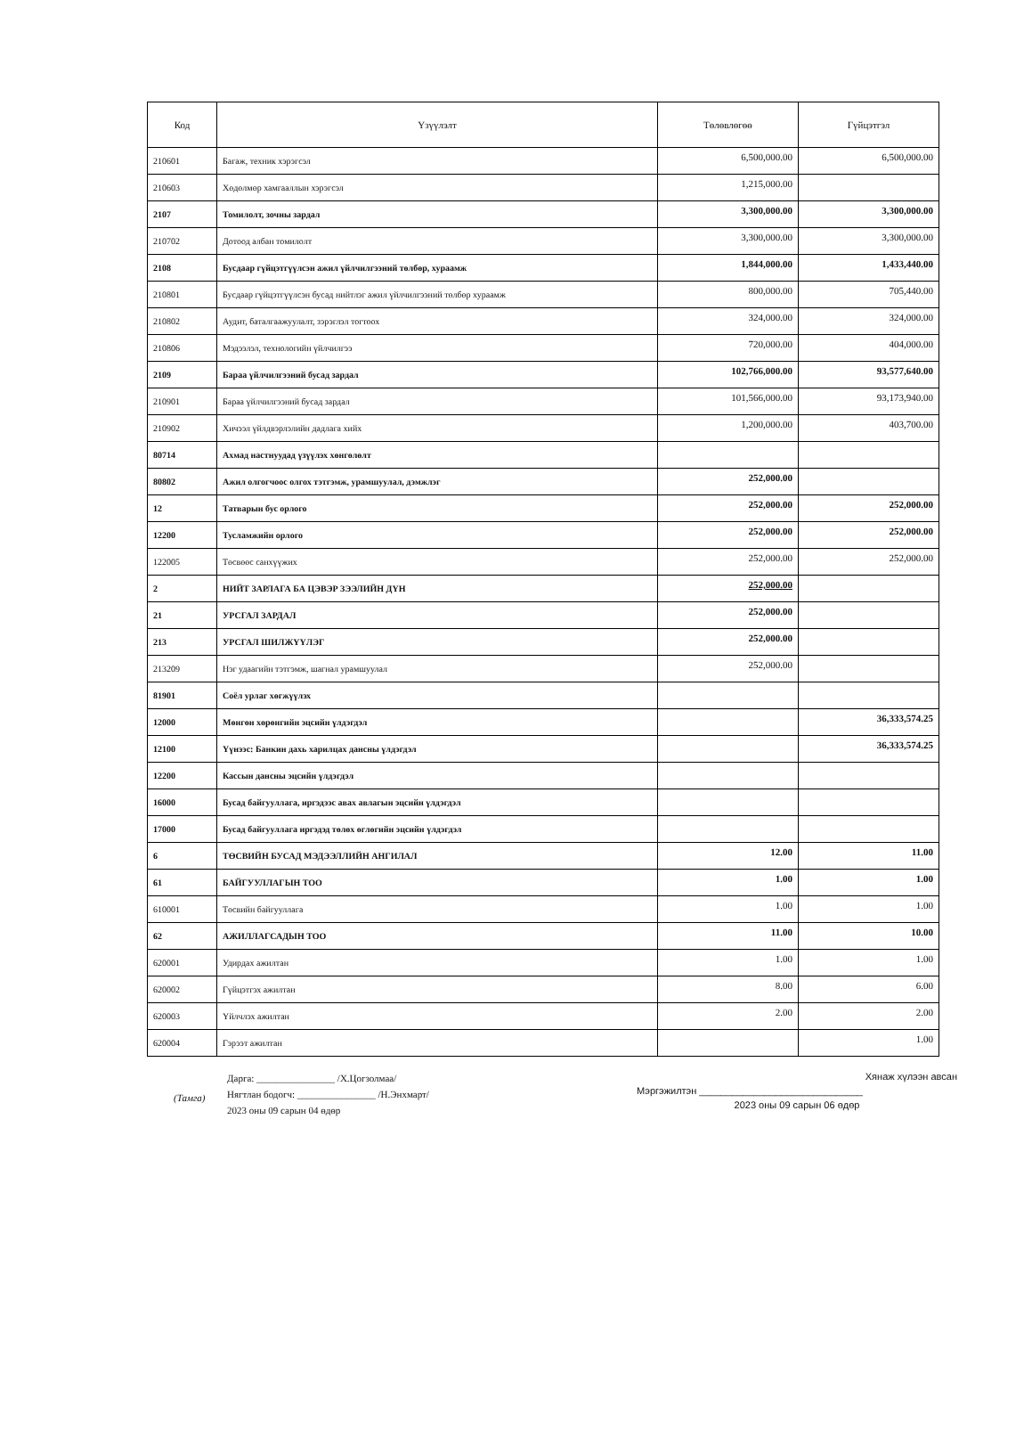| Код | Үзүүлэлт | Төлөвлөгөө | Гүйцэтгэл |
| --- | --- | --- | --- |
| 210601 | Багаж, техник хэрэгсэл | 6,500,000.00 | 6,500,000.00 |
| 210603 | Хөдөлмөр хамгааллын хэрэгсэл | 1,215,000.00 | |
| 2107 | Томилолт, зочны зардал | 3,300,000.00 | 3,300,000.00 |
| 210702 | Дотоод албан томилолт | 3,300,000.00 | 3,300,000.00 |
| 2108 | Бусдаар гүйцэтгүүлсэн ажил үйлчилгээний төлбөр, хураамж | 1,844,000.00 | 1,433,440.00 |
| 210801 | Бусдаар гүйцэтгүүлсэн бусад нийтлэг ажил үйлчилгээний төлбөр хураамж | 800,000.00 | 705,440.00 |
| 210802 | Аудит, баталгаажуулалт, зэрэглэл тогтоох | 324,000.00 | 324,000.00 |
| 210806 | Мэдээлэл, технологийн үйлчилгээ | 720,000.00 | 404,000.00 |
| 2109 | Бараа үйлчилгээний бусад зардал | 102,766,000.00 | 93,577,640.00 |
| 210901 | Бараа үйлчилгээний бусад зардал | 101,566,000.00 | 93,173,940.00 |
| 210902 | Хичээл үйлдвэрлэлийн дадлага хийх | 1,200,000.00 | 403,700.00 |
| 80714 | Ахмад настнуудад үзүүлэх хөнгөлөлт | | |
| 80802 | Ажил олгогчоос олгох тэтгэмж, урамшуулал, дэмжлэг | 252,000.00 | |
| 12 | Татварын бус орлого | 252,000.00 | 252,000.00 |
| 12200 | Тусламжийн орлого | 252,000.00 | 252,000.00 |
| 122005 | Төсвөөс санхүүжих | 252,000.00 | 252,000.00 |
| 2 | НИЙТ ЗАРЛАГА БА ЦЭВЭР ЗЭЭЛИЙН ДҮН | 252,000.00 | |
| 21 | УРСГАЛ ЗАРДАЛ | 252,000.00 | |
| 213 | УРСГАЛ ШИЛЖҮҮЛЭГ | 252,000.00 | |
| 213209 | Нэг удаагийн тэтгэмж, шагнал урамшуулал | 252,000.00 | |
| 81901 | Соёл урлаг хөгжүүлэх | | |
| 12000 | Мөнгөн хөрөнгийн эцсийн үлдэгдэл | | 36,333,574.25 |
| 12100 | Үүнээс: Банкин дахь харилцах дансны үлдэгдэл | | 36,333,574.25 |
| 12200 | Кассын дансны эцсийн үлдэгдэл | | |
| 16000 | Бусад байгууллага, иргэдээс авах авлагын эцсийн үлдэгдэл | | |
| 17000 | Бусад байгууллага иргэдэд төлөх өглөгийн эцсийн үлдэгдэл | | |
| 6 | ТӨСВИЙН БУСАД МЭДЭЭЛЛИЙН АНГИЛАЛ | 12.00 | 11.00 |
| 61 | БАЙГУУЛЛАГЫН ТОО | 1.00 | 1.00 |
| 610001 | Төсвийн байгууллага | 1.00 | 1.00 |
| 62 | АЖИЛЛАГСАДЫН ТОО | 11.00 | 10.00 |
| 620001 | Удирдах ажилтан | 1.00 | 1.00 |
| 620002 | Гүйцэтгэх ажилтан | 8.00 | 6.00 |
| 620003 | Үйлчлэх ажилтан | 2.00 | 2.00 |
| 620004 | Гэрээт ажилтан | | 1.00 |
(Тамга)
Дарга: ________________ /Х.Цогзолмаа/
Нягтлан бодогч: ________________ /Н.Энхмарт/
2023 оны 09 сарын 04 өдөр
Хянаж хүлээн авсан
Мэргэжилтэн ______________________________
2023 оны 09 сарын 06 өдөр